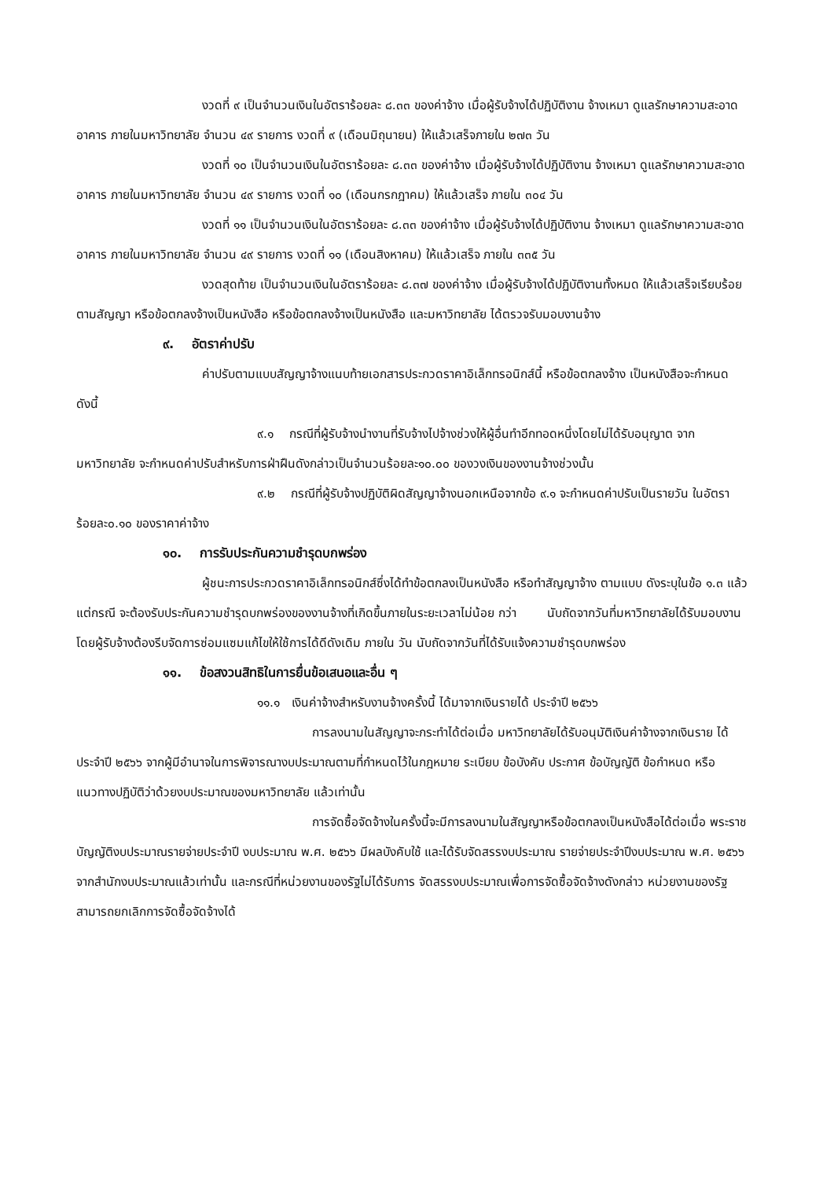งวดที่ ๙ เป็นจำนวนเงินในอัตราร้อยละ ๘.๓๓ ของค่าจ้าง เมื่อผู้รับจ้างได้ปฏิบัติงาน จ้างเหมา ดูแลรักษาความสะอาดอาคาร ภายในมหาวิทยาลัย จำนวน ๔๙ รายการ งวดที่ ๙ (เดือนมิถุนายน) ให้แล้วเสร็จภายใน ๒๗๓ วัน
งวดที่ ๑๐ เป็นจำนวนเงินในอัตราร้อยละ ๘.๓๓ ของค่าจ้าง เมื่อผู้รับจ้างได้ปฏิบัติงาน จ้างเหมา ดูแลรักษาความสะอาดอาคาร ภายในมหาวิทยาลัย จำนวน ๔๙ รายการ งวดที่ ๑๐ (เดือนกรกฎาคม) ให้แล้วเสร็จ ภายใน ๓๐๔ วัน
งวดที่ ๑๑ เป็นจำนวนเงินในอัตราร้อยละ ๘.๓๓ ของค่าจ้าง เมื่อผู้รับจ้างได้ปฏิบัติงาน จ้างเหมา ดูแลรักษาความสะอาดอาคาร ภายในมหาวิทยาลัย จำนวน ๔๙ รายการ งวดที่ ๑๑ (เดือนสิงหาคม) ให้แล้วเสร็จ ภายใน ๓๓๕ วัน
งวดสุดท้าย เป็นจำนวนเงินในอัตราร้อยละ ๘.๓๗ ของค่าจ้าง เมื่อผู้รับจ้างได้ปฏิบัติงานทั้งหมด ให้แล้วเสร็จเรียบร้อยตามสัญญา หรือข้อตกลงจ้างเป็นหนังสือ หรือข้อตกลงจ้างเป็นหนังสือ และมหาวิทยาลัย ได้ตรวจรับมอบงานจ้าง
๙. อัตราค่าปรับ
ค่าปรับตามแบบสัญญาจ้างแนบท้ายเอกสารประกวดราคาอิเล็กทรอนิกส์นี้ หรือข้อตกลงจ้าง เป็นหนังสือจะกำหนด ดังนี้
๙.๑ กรณีที่ผู้รับจ้างนำงานที่รับจ้างไปจ้างช่วงให้ผู้อื่นทำอีกทอดหนึ่งโดยไม่ได้รับอนุญาต จากมหาวิทยาลัย จะกำหนดค่าปรับสำหรับการฝ่าฝืนดังกล่าวเป็นจำนวนร้อยละ๑๐.๐๐ ของวงเงินของงานจ้างช่วงนั้น
๙.๒ กรณีที่ผู้รับจ้างปฏิบัติผิดสัญญาจ้างนอกเหนือจากข้อ ๙.๑ จะกำหนดค่าปรับเป็นรายวัน ในอัตราร้อยละ๐.๑๐ ของราคาค่าจ้าง
๑๐. การรับประกันความชำรุดบกพร่อง
ผู้ชนะการประกวดราคาอิเล็กทรอนิกส์ซึ่งได้ทำข้อตกลงเป็นหนังสือ หรือทำสัญญาจ้าง ตามแบบ ดังระบุในข้อ ๑.๓ แล้วแต่กรณี จะต้องรับประกันความชำรุดบกพร่องของงานจ้างที่เกิดขึ้นภายในระยะเวลาไม่น้อย กว่า นับถัดจากวันที่มหาวิทยาลัยได้รับมอบงาน โดยผู้รับจ้างต้องรีบจัดการซ่อมแซมแก้ไขให้ใช้การได้ดีดังเดิม ภายใน วัน นับถัดจากวันที่ได้รับแจ้งความชำรุดบกพร่อง
๑๑. ข้อสงวนสิทธิในการยื่นข้อเสนอและอื่น ๆ
๑๑.๑ เงินค่าจ้างสำหรับงานจ้างครั้งนี้ ได้มาจากเงินรายได้ ประจำปี ๒๕๖๖
การลงนามในสัญญาจะกระทำได้ต่อเมื่อ มหาวิทยาลัยได้รับอนุมัติเงินค่าจ้างจากเงินราย ได้ ประจำปี ๒๕๖๖ จากผู้มีอำนาจในการพิจารณางบประมาณตามที่กำหนดไว้ในกฎหมาย ระเบียบ ข้อบังคับ ประกาศ ข้อบัญญัติ ข้อกำหนด หรือแนวทางปฏิบัติว่าด้วยงบประมาณของมหาวิทยาลัย แล้วเท่านั้น
การจัดซื้อจัดจ้างในครั้งนี้จะมีการลงนามในสัญญาหรือข้อตกลงเป็นหนังสือได้ต่อเมื่อ พระราชบัญญัติงบประมาณรายจ่ายประจำปี งบประมาณ พ.ศ. ๒๕๖๖ มีผลบังคับใช้ และได้รับจัดสรรงบประมาณ รายจ่ายประจำปีงบประมาณ พ.ศ. ๒๕๖๖ จากสำนักงบประมาณแล้วเท่านั้น และกรณีที่หน่วยงานของรัฐไม่ได้รับการ จัดสรรงบประมาณเพื่อการจัดซื้อจัดจ้างดังกล่าว หน่วยงานของรัฐสามารถยกเลิกการจัดซื้อจัดจ้างได้